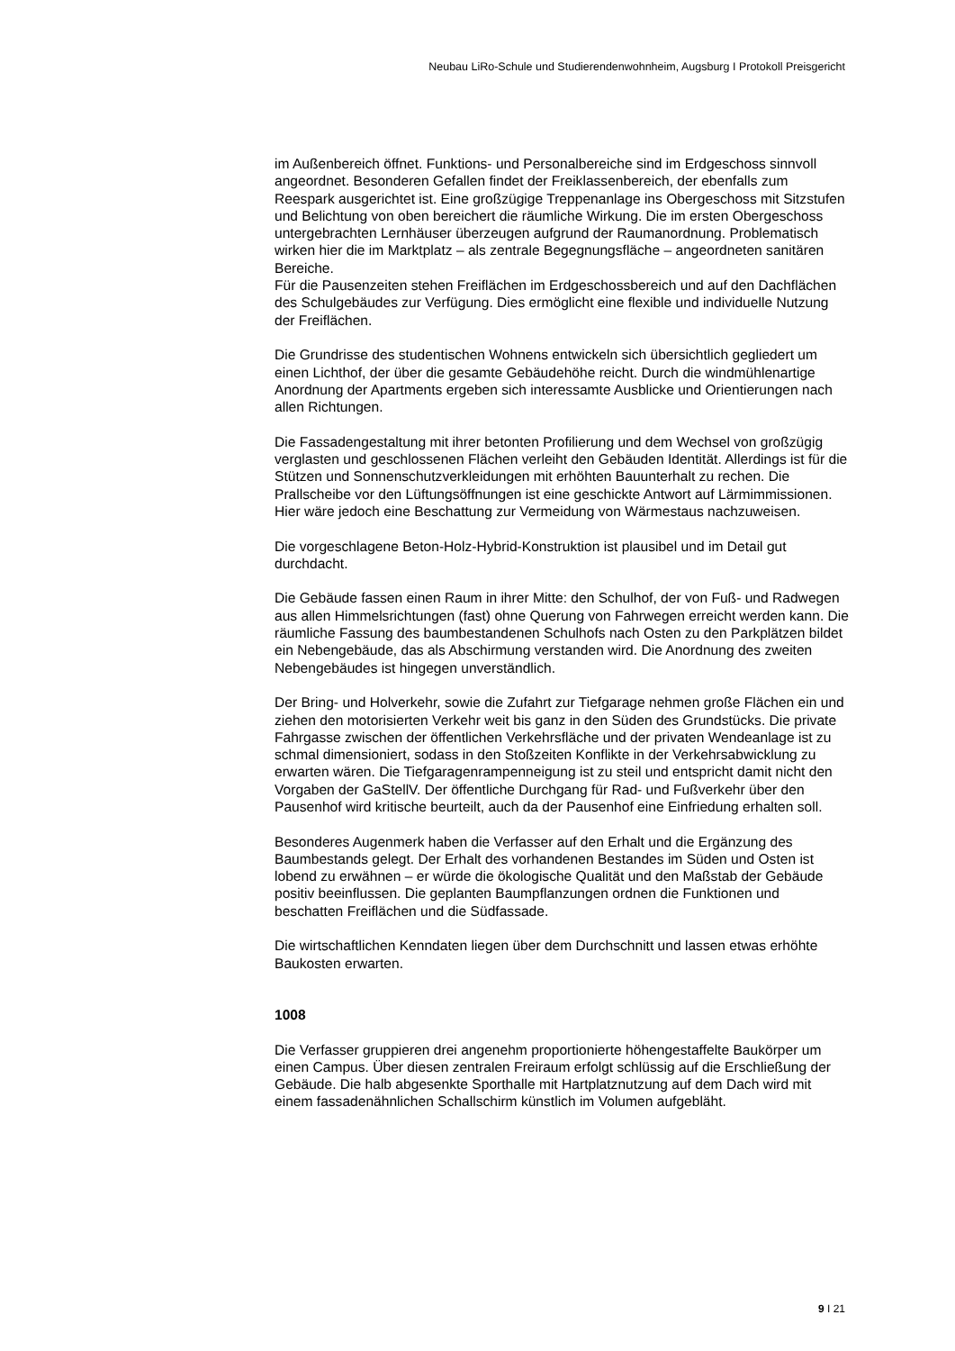Neubau LiRo-Schule und Studierendenwohnheim, Augsburg I Protokoll Preisgericht
im Außenbereich öffnet. Funktions- und Personalbereiche sind im Erdgeschoss sinnvoll angeordnet. Besonderen Gefallen findet der Freiklassenbereich, der ebenfalls zum Reespark ausgerichtet ist. Eine großzügige Treppenanlage ins Obergeschoss mit Sitzstufen und Belichtung von oben bereichert die räumliche Wirkung. Die im ersten Obergeschoss untergebrachten Lernhäuser überzeugen aufgrund der Raumanordnung. Problematisch wirken hier die im Marktplatz – als zentrale Begegnungsfläche – angeordneten sanitären Bereiche.
Für die Pausenzeiten stehen Freiflächen im Erdgeschossbereich und auf den Dachflächen des Schulgebäudes zur Verfügung. Dies ermöglicht eine flexible und individuelle Nutzung der Freiflächen.
Die Grundrisse des studentischen Wohnens entwickeln sich übersichtlich gegliedert um einen Lichthof, der über die gesamte Gebäudehöhe reicht. Durch die windmühlenartige Anordnung der Apartments ergeben sich interessamte Ausblicke und Orientierungen nach allen Richtungen.
Die Fassadengestaltung mit ihrer betonten Profilierung und dem Wechsel von großzügig verglasten und geschlossenen Flächen verleiht den Gebäuden Identität. Allerdings ist für die Stützen und Sonnenschutzverkleidungen mit erhöhten Bauunterhalt zu rechen. Die Prallscheibe vor den Lüftungsöffnungen ist eine geschickte Antwort auf Lärmimmissionen. Hier wäre jedoch eine Beschattung zur Vermeidung von Wärmestaus nachzuweisen.
Die vorgeschlagene Beton-Holz-Hybrid-Konstruktion ist plausibel und im Detail gut durchdacht.
Die Gebäude fassen einen Raum in ihrer Mitte: den Schulhof, der von Fuß- und Radwegen aus allen Himmelsrichtungen (fast) ohne Querung von Fahrwegen erreicht werden kann. Die räumliche Fassung des baumbestandenen Schulhofs nach Osten zu den Parkplätzen bildet ein Nebengebäude, das als Abschirmung verstanden wird. Die Anordnung des zweiten Nebengebäudes ist hingegen unverständlich.
Der Bring- und Holverkehr, sowie die Zufahrt zur Tiefgarage nehmen große Flächen ein und ziehen den motorisierten Verkehr weit bis ganz in den Süden des Grundstücks. Die private Fahrgasse zwischen der öffentlichen Verkehrsfläche und der privaten Wendeanlage ist zu schmal dimensioniert, sodass in den Stoßzeiten Konflikte in der Verkehrsabwicklung zu erwarten wären. Die Tiefgaragenrampenneigung ist zu steil und entspricht damit nicht den Vorgaben der GaStellV. Der öffentliche Durchgang für Rad- und Fußverkehr über den Pausenhof wird kritische beurteilt, auch da der Pausenhof eine Einfriedung erhalten soll.
Besonderes Augenmerk haben die Verfasser auf den Erhalt und die Ergänzung des Baumbestands gelegt. Der Erhalt des vorhandenen Bestandes im Süden und Osten ist lobend zu erwähnen – er würde die ökologische Qualität und den Maßstab der Gebäude positiv beeinflussen. Die geplanten Baumpflanzungen ordnen die Funktionen und beschatten Freiflächen und die Südfassade.
Die wirtschaftlichen Kenndaten liegen über dem Durchschnitt und lassen etwas erhöhte Baukosten erwarten.
1008
Die Verfasser gruppieren drei angenehm proportionierte höhengestaffelte Baukörper um einen Campus. Über diesen zentralen Freiraum erfolgt schlüssig auf die Erschließung der Gebäude. Die halb abgesenkte Sporthalle mit Hartplatznutzung auf dem Dach wird mit einem fassadenähnlichen Schallschirm künstlich im Volumen aufgebläht.
9 I 21